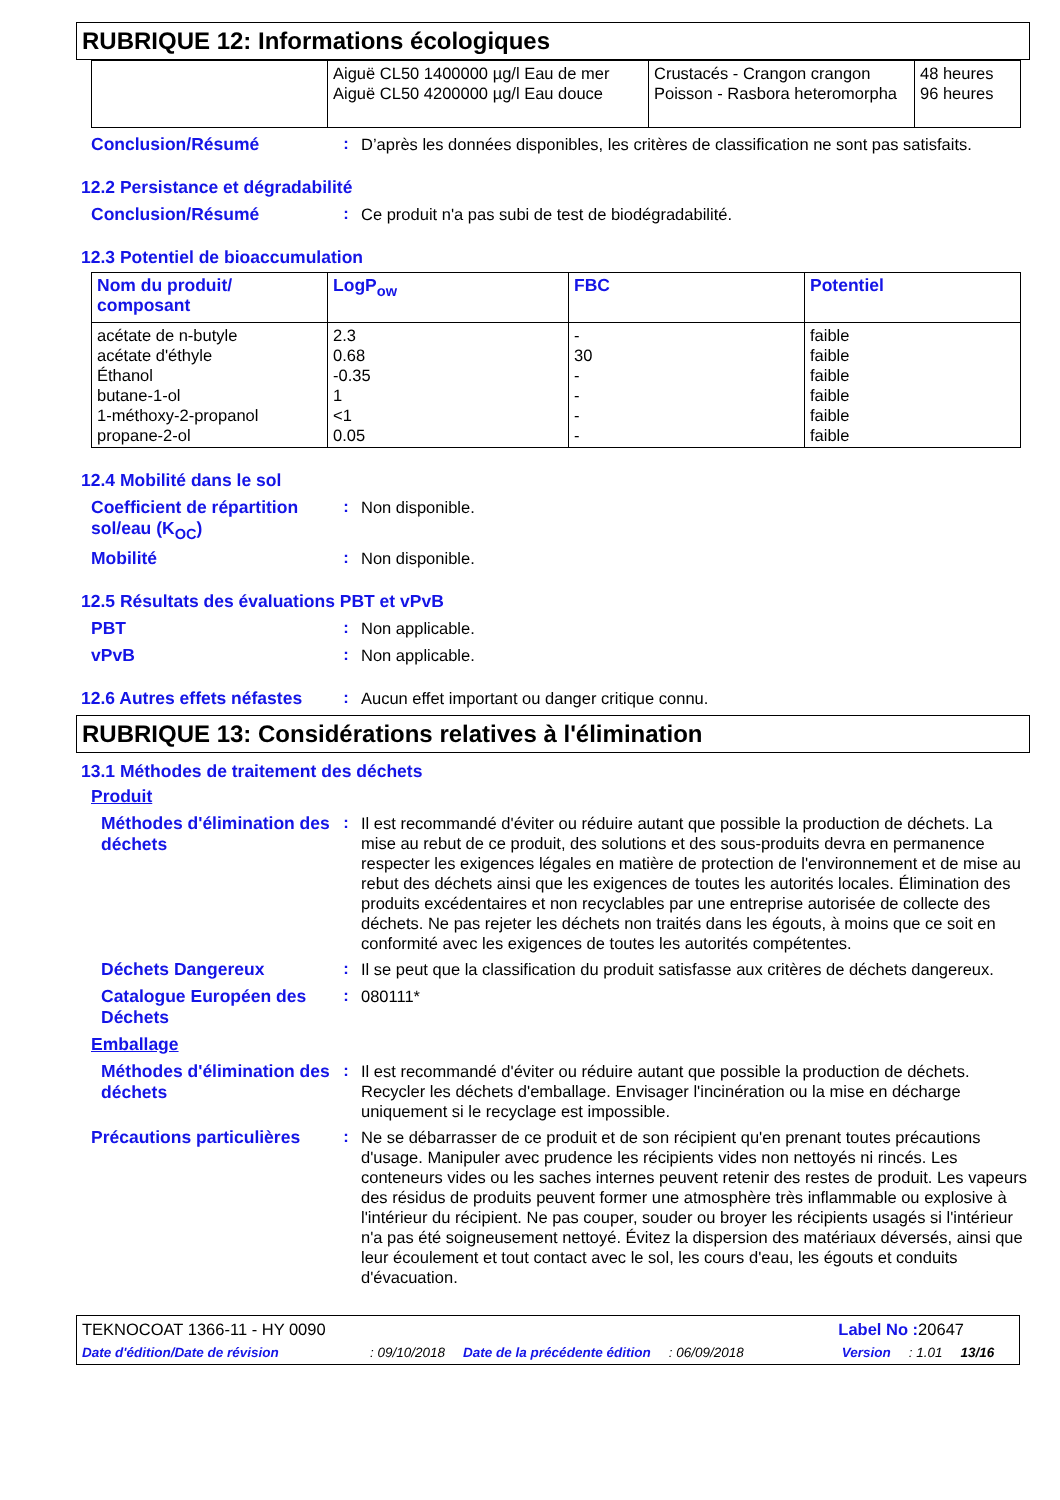RUBRIQUE 12: Informations écologiques
| | Aiguë CL50 1400000 µg/l Eau de mer Aiguë CL50 4200000 µg/l Eau douce | Crustacés - Crangon crangon Poisson - Rasbora heteromorpha | 48 heures 96 heures |
Conclusion/Résumé :
D’après les données disponibles, les critères de classification ne sont pas satisfaits.
12.2 Persistance et dégradabilité
Conclusion/Résumé :
Ce produit n'a pas subi de test de biodégradabilité.
12.3 Potentiel de bioaccumulation
| Nom du produit/ composant | LogP<sub>ow</sub> | FBC | Potentiel |
| --- | --- | --- | --- |
| acétate de n-butyle acétate d'éthyle Éthanol butane-1-ol 1-méthoxy-2-propanol propane-2-ol | 2.3 0.68 -0.35 1 <1 0.05 | - 30 - - - - | faible faible faible faible faible faible |
12.4 Mobilité dans le sol
Coefficient de répartition sol/eau (K<sub>OC</sub>)
:
Non disponible.
Mobilité :
Non disponible.
12.5 Résultats des évaluations PBT et vPvB
PBT :
Non applicable.
vPvB :
Non applicable.
12.6 Autres effets néfastes
:
Aucun effet important ou danger critique connu.
RUBRIQUE 13: Considérations relatives à l'élimination
13.1 Méthodes de traitement des déchets
Produit
Méthodes d'élimination des déchets
:
Il est recommandé d'éviter ou réduire autant que possible la production de déchets. La mise au rebut de ce produit, des solutions et des sous-produits devra en permanence respecter les exigences légales en matière de protection de l'environnement et de mise au rebut des déchets ainsi que les exigences de toutes les autorités locales. Élimination des produits excédentaires et non recyclables par une entreprise autorisée de collecte des déchets. Ne pas rejeter les déchets non traités dans les égouts, à moins que ce soit en conformité avec les exigences de toutes les autorités compétentes.
Déchets Dangereux :
Il se peut que la classification du produit satisfasse aux critères de déchets dangereux.
Catalogue Européen des Déchets
:
080111*
Emballage
Méthodes d'élimination des déchets
:
Il est recommandé d'éviter ou réduire autant que possible la production de déchets. Recycler les déchets d'emballage. Envisager l'incinération ou la mise en décharge uniquement si le recyclage est impossible.
Précautions particulières
:
Ne se débarrasser de ce produit et de son récipient qu'en prenant toutes précautions d'usage. Manipuler avec prudence les récipients vides non nettoyés ni rincés. Les conteneurs vides ou les saches internes peuvent retenir des restes de produit. Les vapeurs des résidus de produits peuvent former une atmosphère très inflammable ou explosive à l'intérieur du récipient. Ne pas couper, souder ou broyer les récipients usagés si l'intérieur n'a pas été soigneusement nettoyé. Évitez la dispersion des matériaux déversés, ainsi que leur écoulement et tout contact avec le sol, les cours d'eau, les égouts et conduits d'évacuation.
TEKNOCOAT 1366-11 - HY 0090 Label No : 20647
Date d'édition/Date de révision: 09/10/2018 Date de la précédente édition: 06/09/2018 Version: 1.01 13/16